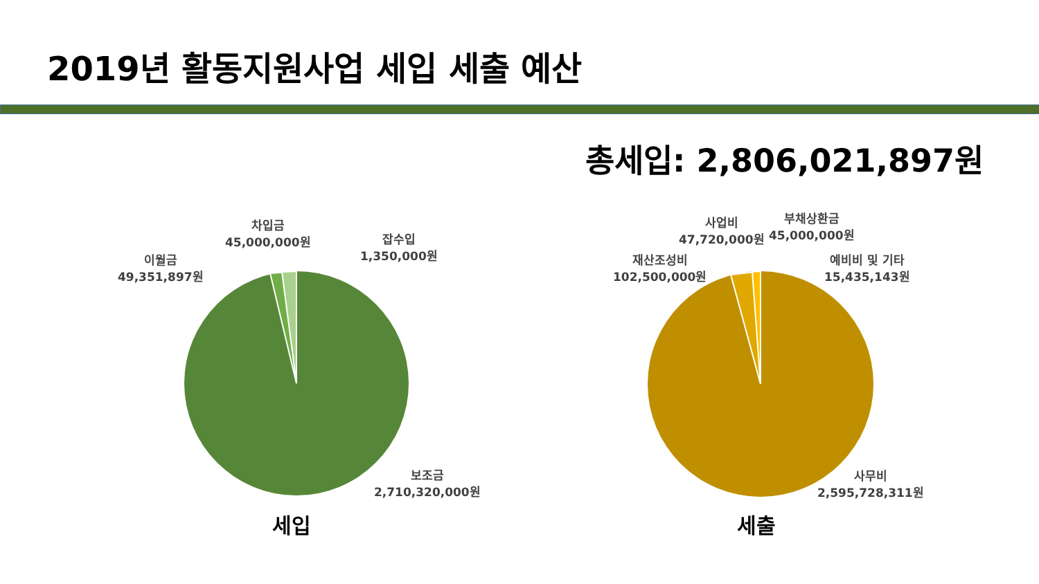2019년 활동지원사업 세입 세출 예산
총세입: 2,806,021,897원
차입금
45,000,000원
이월금
49,351,897원
잡수입
1,350,000원
보조금
2,710,320,000원
세입
사업비
47,720,000원
부채상환금
45,000,000원
재산조성비
102,500,000원
예비비 및 기타
15,435,143원
사무비
2,595,728,311원
세출